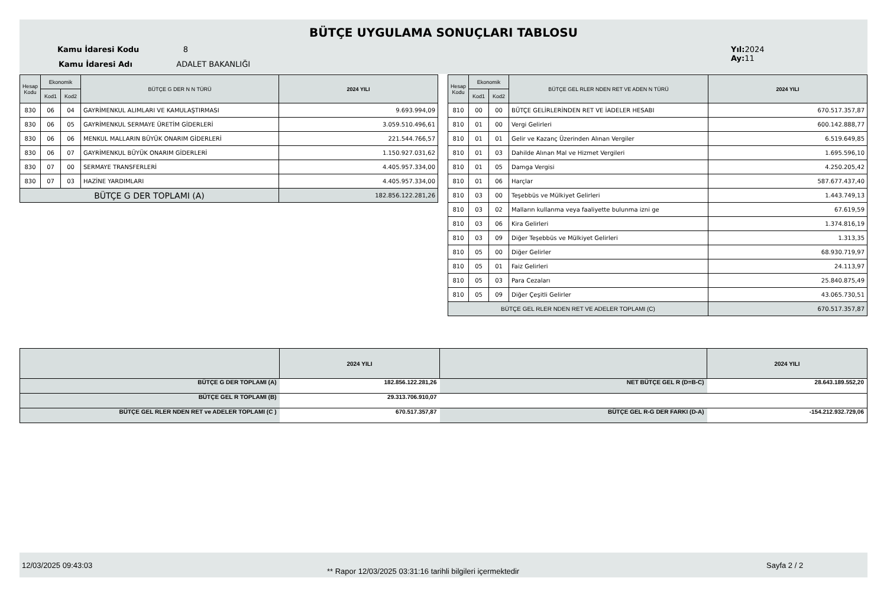BÜTÇE UYGULAMA SONUÇLARI TABLOSU
Kamu İdaresi Kodu 8
Kamu İdaresi Adı ADALET BAKANLIĞI
Yıl: 2024
Ay: 11
| Hesap Kodu | Ekonomik | | BÜTÇE G DER N N TÜRÜ | 2024 YILI |
| --- | --- | --- | --- | --- |
| | Kod1 | Kod2 | | |
| 830 | 06 | 04 | GAYRİMENKUL ALIMLARI VE KAMULAŞTIRMASI | 9.693.994,09 |
| 830 | 06 | 05 | GAYRİMENKUL SERMAYE ÜRETİM GİDERLERİ | 3.059.510.496,61 |
| 830 | 06 | 06 | MENKUL MALLARIN BÜYÜK ONARIM GİDERLERİ | 221.544.766,57 |
| 830 | 06 | 07 | GAYRİMENKUL BÜYÜK ONARIM GİDERLERİ | 1.150.927.031,62 |
| 830 | 07 | 00 | SERMAYE TRANSFERLERİ | 4.405.957.334,00 |
| 830 | 07 | 03 | HAZİNE YARDIMLARI | 4.405.957.334,00 |
| BÜTÇE G DER TOPLAMI (A) | | | | 182.856.122.281,26 |
| Hesap Kodu | Ekonomik | | BÜTÇE GEL RLER NDEN RET VE ADEN N TÜRÜ | 2024 YILI |
| --- | --- | --- | --- | --- |
| | Kod1 | Kod2 | | |
| 810 | 00 | 00 | BÜTÇE GELİRLERİNDEN RET VE İADELER HESABI | 670.517.357,87 |
| 810 | 01 | 00 | Vergi Gelirleri | 600.142.888,77 |
| 810 | 01 | 01 | Gelir ve Kazanç Üzerinden Alınan Vergiler | 6.519.649,85 |
| 810 | 01 | 03 | Dahilde Alınan Mal ve Hizmet Vergileri | 1.695.596,10 |
| 810 | 01 | 05 | Damga Vergisi | 4.250.205,42 |
| 810 | 01 | 06 | Harçlar | 587.677.437,40 |
| 810 | 03 | 00 | Teşebbüs ve Mülkiyet Gelirleri | 1.443.749,13 |
| 810 | 03 | 02 | Malların kullanma veya faaliyette bulunma izni ge | 67.619,59 |
| 810 | 03 | 06 | Kira Gelirleri | 1.374.816,19 |
| 810 | 03 | 09 | Diğer Teşebbüs ve Mülkiyet Gelirleri | 1.313,35 |
| 810 | 05 | 00 | Diğer Gelirler | 68.930.719,97 |
| 810 | 05 | 01 | Faiz Gelirleri | 24.113,97 |
| 810 | 05 | 03 | Para Cezaları | 25.840.875,49 |
| 810 | 05 | 09 | Diğer Çeşitli Gelirler | 43.065.730,51 |
| BÜTÇE GEL RLER NDEN RET VE ADELER TOPLAMI (C) | | | | 670.517.357,87 |
| | 2024 YILI | | 2024 YILI |
| BÜTÇE G DER TOPLAMI (A) | 182.856.122.281,26 | NET BÜTÇE GEL R (D=B-C) | 28.643.189.552,20 |
| BÜTÇE GEL R TOPLAMI (B) | 29.313.706.910,07 | | |
| BÜTÇE GEL RLER NDEN RET ve ADELER TOPLAMI (C ) | 670.517.357,87 | BÜTÇE GEL R-G DER FARKI (D-A) | -154.212.932.729,06 |
12/03/2025 09:43:03
** Rapor 12/03/2025 03:31:16 tarihli bilgileri içermektedir
Sayfa 2 / 2